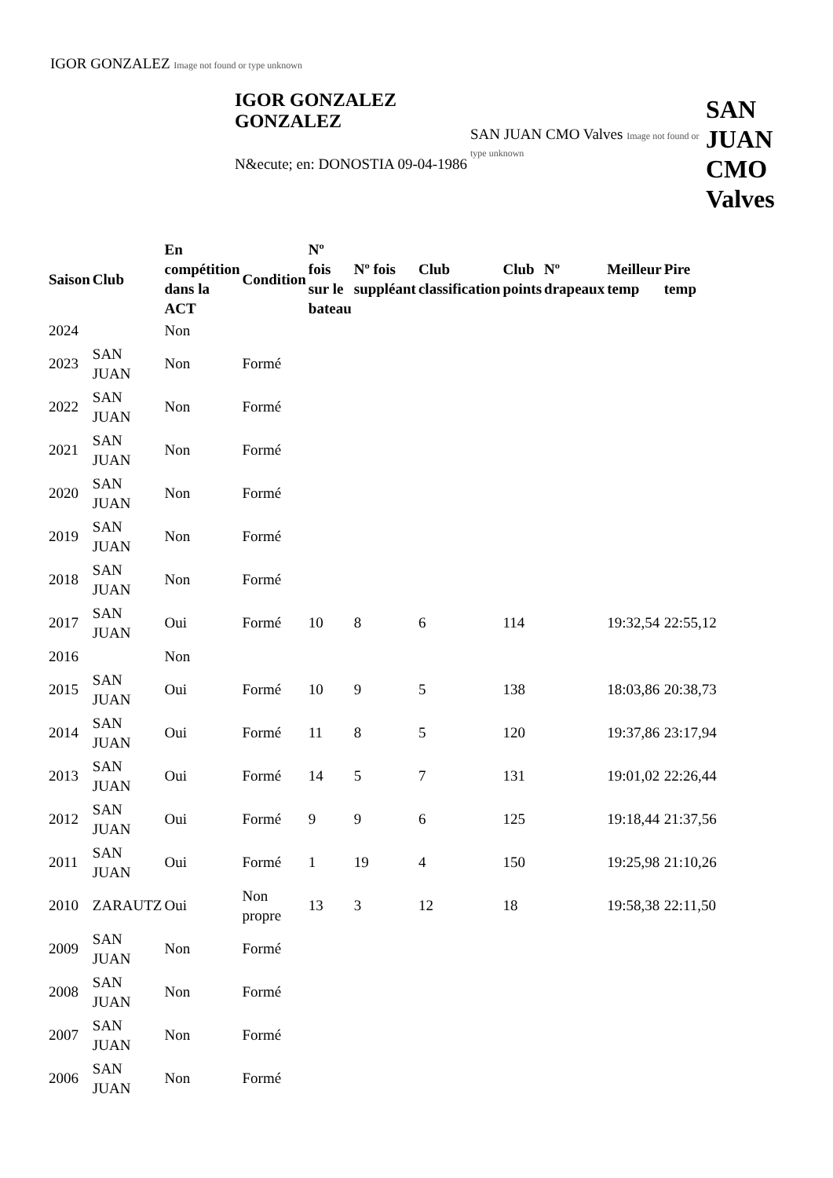IGOR GONZALEZ Image not found or type unknown
IGOR GONZALEZ GONZALEZ
N&ecute; en: DONOSTIA 09-04-1986
SAN JUAN CMO Valves Image not found or type unknown
SAN
JUAN
CMO
Valves
| Saison | Club | En compétition dans la ACT | Condition | Nº fois sur le bateau | Nº fois suppléant | Club classification | Club points | Nº drapeaux | Meilleur temp | Pire temp |
| --- | --- | --- | --- | --- | --- | --- | --- | --- | --- | --- |
| 2024 | | Non | | | | | | | | |
| 2023 | SAN JUAN | Non | Formé | | | | | | | |
| 2022 | SAN JUAN | Non | Formé | | | | | | | |
| 2021 | SAN JUAN | Non | Formé | | | | | | | |
| 2020 | SAN JUAN | Non | Formé | | | | | | | |
| 2019 | SAN JUAN | Non | Formé | | | | | | | |
| 2018 | SAN JUAN | Non | Formé | | | | | | | |
| 2017 | SAN JUAN | Oui | Formé | 10 | 8 | 6 | 114 | | 19:32,54 | 22:55,12 |
| 2016 | | Non | | | | | | | | |
| 2015 | SAN JUAN | Oui | Formé | 10 | 9 | 5 | 138 | | 18:03,86 | 20:38,73 |
| 2014 | SAN JUAN | Oui | Formé | 11 | 8 | 5 | 120 | | 19:37,86 | 23:17,94 |
| 2013 | SAN JUAN | Oui | Formé | 14 | 5 | 7 | 131 | | 19:01,02 | 22:26,44 |
| 2012 | SAN JUAN | Oui | Formé | 9 | 9 | 6 | 125 | | 19:18,44 | 21:37,56 |
| 2011 | SAN JUAN | Oui | Formé | 1 | 19 | 4 | 150 | | 19:25,98 | 21:10,26 |
| 2010 | ZARAUTZ | Oui | Non propre | 13 | 3 | 12 | 18 | | 19:58,38 | 22:11,50 |
| 2009 | SAN JUAN | Non | Formé | | | | | | | |
| 2008 | SAN JUAN | Non | Formé | | | | | | | |
| 2007 | SAN JUAN | Non | Formé | | | | | | | |
| 2006 | SAN JUAN | Non | Formé | | | | | | | |